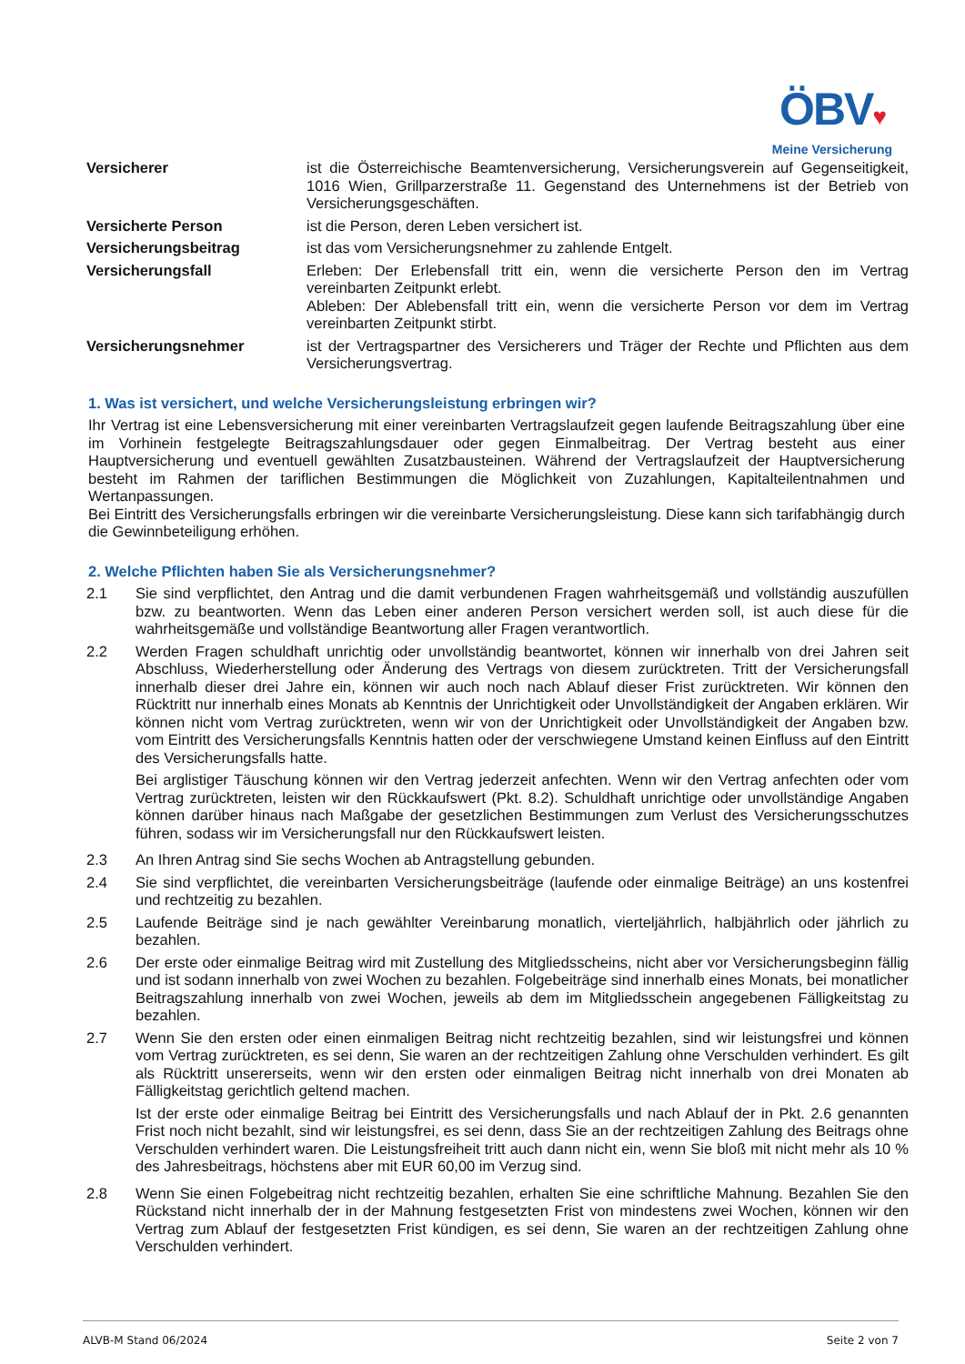ÖBV♥
Meine Versicherung
Versicherer ist die Österreichische Beamtenversicherung, Versicherungsverein auf Gegenseitigkeit, 1016 Wien, Grillparzerstraße 11. Gegenstand des Unternehmens ist der Betrieb von Versicherungsgeschäften.
Versicherte Person ist die Person, deren Leben versichert ist.
Versicherungsbeitrag ist das vom Versicherungsnehmer zu zahlende Entgelt.
Versicherungsfall Erleben: Der Erlebensfall tritt ein, wenn die versicherte Person den im Vertrag vereinbarten Zeitpunkt erlebt.
Ableben: Der Ablebensfall tritt ein, wenn die versicherte Person vor dem im Vertrag vereinbarten Zeitpunkt stirbt.
Versicherungsnehmer ist der Vertragspartner des Versicherers und Träger der Rechte und Pflichten aus dem Versicherungsvertrag.
1. Was ist versichert, und welche Versicherungsleistung erbringen wir?
Ihr Vertrag ist eine Lebensversicherung mit einer vereinbarten Vertragslaufzeit gegen laufende Beitragszahlung über eine im Vorhinein festgelegte Beitragszahlungsdauer oder gegen Einmalbeitrag. Der Vertrag besteht aus einer Hauptversicherung und eventuell gewählten Zusatzbausteinen. Während der Vertragslaufzeit der Hauptversicherung besteht im Rahmen der tariflichen Bestimmungen die Möglichkeit von Zuzahlungen, Kapitalteilentnahmen und Wertanpassungen.
Bei Eintritt des Versicherungsfalls erbringen wir die vereinbarte Versicherungsleistung. Diese kann sich tarifabhängig durch die Gewinnbeteiligung erhöhen.
2. Welche Pflichten haben Sie als Versicherungsnehmer?
2.1 Sie sind verpflichtet, den Antrag und die damit verbundenen Fragen wahrheitsgemäß und vollständig auszufüllen bzw. zu beantworten. Wenn das Leben einer anderen Person versichert werden soll, ist auch diese für die wahrheitsgemäße und vollständige Beantwortung aller Fragen verantwortlich.
2.2 Werden Fragen schuldhaft unrichtig oder unvollständig beantwortet, können wir innerhalb von drei Jahren seit Abschluss, Wiederherstellung oder Änderung des Vertrags von diesem zurücktreten. Tritt der Versicherungsfall innerhalb dieser drei Jahre ein, können wir auch noch nach Ablauf dieser Frist zurücktreten. Wir können den Rücktritt nur innerhalb eines Monats ab Kenntnis der Unrichtigkeit oder Unvollständigkeit der Angaben erklären. Wir können nicht vom Vertrag zurücktreten, wenn wir von der Unrichtigkeit oder Unvollständigkeit der Angaben bzw. vom Eintritt des Versicherungsfalls Kenntnis hatten oder der verschwiegene Umstand keinen Einfluss auf den Eintritt des Versicherungsfalls hatte.
Bei arglistiger Täuschung können wir den Vertrag jederzeit anfechten. Wenn wir den Vertrag anfechten oder vom Vertrag zurücktreten, leisten wir den Rückkaufswert (Pkt. 8.2). Schuldhaft unrichtige oder unvollständige Angaben können darüber hinaus nach Maßgabe der gesetzlichen Bestimmungen zum Verlust des Versicherungsschutzes führen, sodass wir im Versicherungsfall nur den Rückkaufswert leisten.
2.3 An Ihren Antrag sind Sie sechs Wochen ab Antragstellung gebunden.
2.4 Sie sind verpflichtet, die vereinbarten Versicherungsbeiträge (laufende oder einmalige Beiträge) an uns kostenfrei und rechtzeitig zu bezahlen.
2.5 Laufende Beiträge sind je nach gewählter Vereinbarung monatlich, vierteljährlich, halbjährlich oder jährlich zu bezahlen.
2.6 Der erste oder einmalige Beitrag wird mit Zustellung des Mitgliedsscheins, nicht aber vor Versicherungsbeginn fällig und ist sodann innerhalb von zwei Wochen zu bezahlen. Folgebeiträge sind innerhalb eines Monats, bei monatlicher Beitragszahlung innerhalb von zwei Wochen, jeweils ab dem im Mitgliedsschein angegebenen Fälligkeitstag zu bezahlen.
2.7 Wenn Sie den ersten oder einen einmaligen Beitrag nicht rechtzeitig bezahlen, sind wir leistungsfrei und können vom Vertrag zurücktreten, es sei denn, Sie waren an der rechtzeitigen Zahlung ohne Verschulden verhindert. Es gilt als Rücktritt unsererseits, wenn wir den ersten oder einmaligen Beitrag nicht innerhalb von drei Monaten ab Fälligkeitstag gerichtlich geltend machen.
Ist der erste oder einmalige Beitrag bei Eintritt des Versicherungsfalls und nach Ablauf der in Pkt. 2.6 genannten Frist noch nicht bezahlt, sind wir leistungsfrei, es sei denn, dass Sie an der rechtzeitigen Zahlung des Beitrags ohne Verschulden verhindert waren. Die Leistungsfreiheit tritt auch dann nicht ein, wenn Sie bloß mit nicht mehr als 10 % des Jahresbeitrags, höchstens aber mit EUR 60,00 im Verzug sind.
2.8 Wenn Sie einen Folgebeitrag nicht rechtzeitig bezahlen, erhalten Sie eine schriftliche Mahnung. Bezahlen Sie den Rückstand nicht innerhalb der in der Mahnung festgesetzten Frist von mindestens zwei Wochen, können wir den Vertrag zum Ablauf der festgesetzten Frist kündigen, es sei denn, Sie waren an der rechtzeitigen Zahlung ohne Verschulden verhindert.
ALVB-M Stand 06/2024 Seite 2 von 7